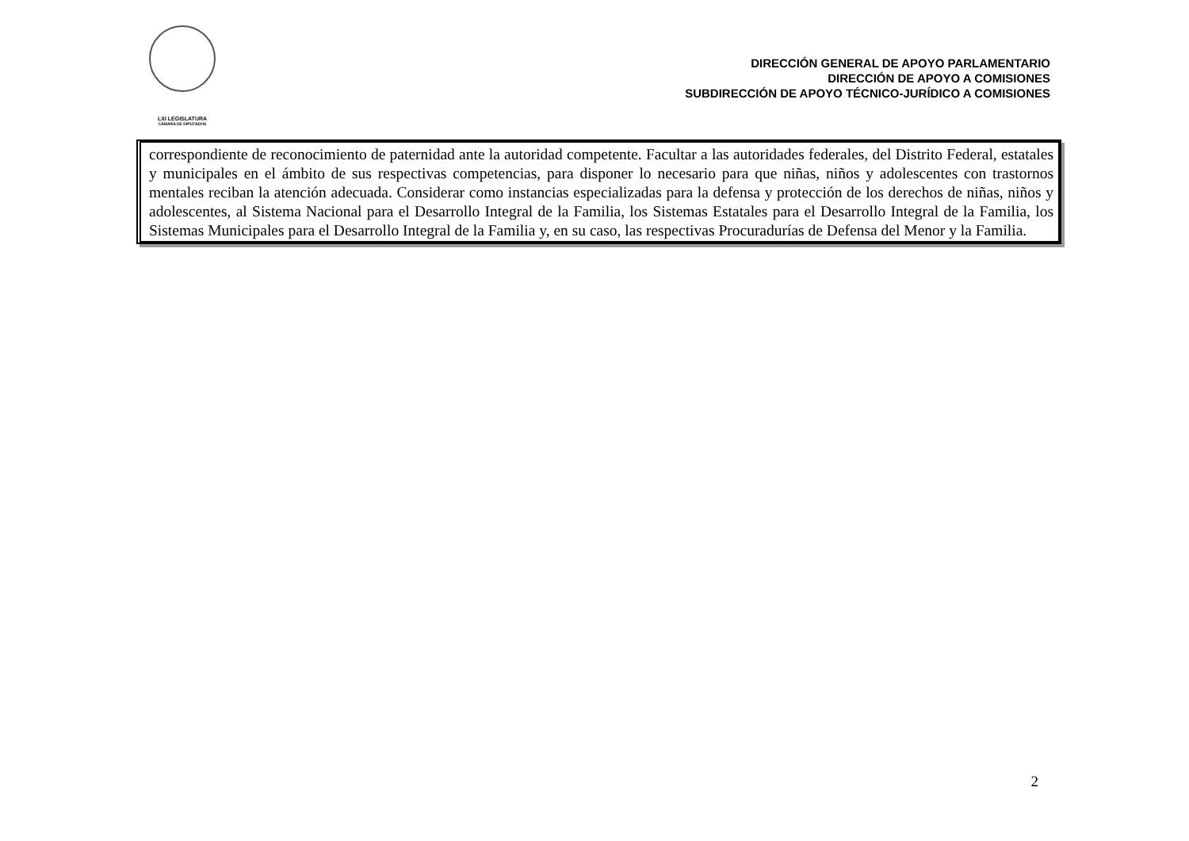LXI LEGISLATURA
CÁMARA DE DIPUTADOS
DIRECCIÓN GENERAL DE APOYO PARLAMENTARIO
DIRECCIÓN DE APOYO A COMISIONES
SUBDIRECCIÓN DE APOYO TÉCNICO-JURÍDICO A COMISIONES
correspondiente de reconocimiento de paternidad ante la autoridad competente. Facultar a las autoridades federales, del Distrito Federal, estatales y municipales en el ámbito de sus respectivas competencias, para disponer lo necesario para que niñas, niños y adolescentes con trastornos mentales reciban la atención adecuada. Considerar como instancias especializadas para la defensa y protección de los derechos de niñas, niños y adolescentes, al Sistema Nacional para el Desarrollo Integral de la Familia, los Sistemas Estatales para el Desarrollo Integral de la Familia, los Sistemas Municipales para el Desarrollo Integral de la Familia y, en su caso, las respectivas Procuradurías de Defensa del Menor y la Familia.
2